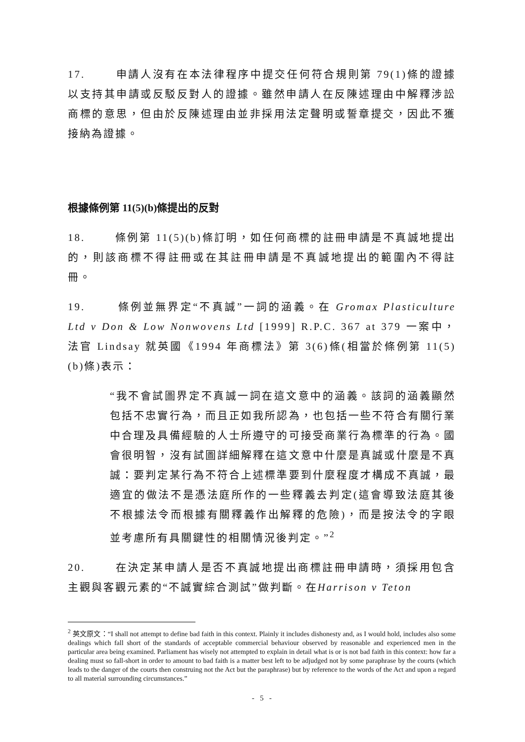17. 申請人沒有在本法律程序中提交任何符合規則第 79(1)條的證據以支持其申請或反駁反對人的證據。雖然申請人在反陳述理由中解釋涉訟商標的意思，但由於反陳述理由並非採用法定聲明或誓章提交，因此不獲接納為證據。
根據條例第 11(5)(b)條提出的反對
18. 條例第 11(5)(b)條訂明，如任何商標的註冊申請是不真誠地提出的，則該商標不得註冊或在其註冊申請是不真誠地提出的範圍內不得註冊。
19. 條例並無界定“不真誠”一詞的涵義。在 Gromax Plasticulture Ltd v Don & Low Nonwovens Ltd [1999] R.P.C. 367 at 379 一案中，法官 Lindsay 就英國《1994 年商標法》第 3(6)條(相當於條例第 11(5)(b)條)表示：
“我不會試圖界定不真誠一詞在這文意中的涵義。該詞的涵義顯然包括不忠實行為，而且正如我所認為，也包括一些不符合有關行業中合理及具備經驗的人士所遵守的可接受商業行為標準的行為。國會很明智，沒有試圖詳細解釋在這文意中什麼是真誠或什麼是不真誠：要判定某行為不符合上述標準要到什麼程度才構成不真誠，最適宜的做法不是憑法庭所作的一些釋義去判定(這會導致法庭其後不根據法令而根據有關釋義作出解釋的危險)，而是按法令的字眼並考慮所有具關鍵性的相關情況後判定。”<sup>2</sup>
20. 在決定某申請人是否不真誠地提出商標註冊申請時，須採用包含主觀與客觀元素的“不誠實綜合測試”做判斷。在Harrison v Teton
<sup>2</sup> 英文原文：“I shall not attempt to define bad faith in this context. Plainly it includes dishonesty and, as I would hold, includes also some dealings which fall short of the standards of acceptable commercial behaviour observed by reasonable and experienced men in the particular area being examined. Parliament has wisely not attempted to explain in detail what is or is not bad faith in this context: how far a dealing must so fall-short in order to amount to bad faith is a matter best left to be adjudged not by some paraphrase by the courts (which leads to the danger of the courts then construing not the Act but the paraphrase) but by reference to the words of the Act and upon a regard to all material surrounding circumstances.”
- 5 -